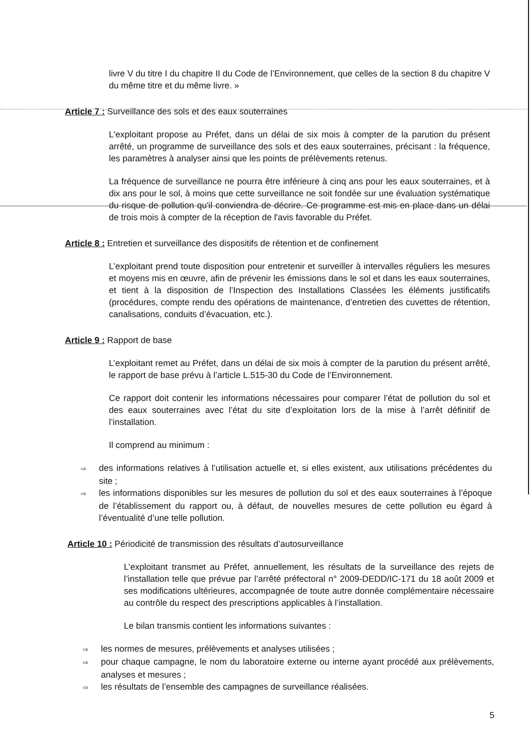livre V du titre I du chapitre II du Code de l’Environnement, que celles de la section 8 du chapitre V du même titre et du même livre. »
Article 7 : Surveillance des sols et des eaux souterraines
L'exploitant propose au Préfet, dans un délai de six mois à compter de la parution du présent arrêté, un programme de surveillance des sols et des eaux souterraines, précisant : la fréquence, les paramètres à analyser ainsi que les points de prélèvements retenus.
La fréquence de surveillance ne pourra être inférieure à cinq ans pour les eaux souterraines, et à dix ans pour le sol, à moins que cette surveillance ne soit fondée sur une évaluation systématique du risque de pollution qu'il conviendra de décrire. Ce programme est mis en place dans un délai de trois mois à compter de la réception de l'avis favorable du Préfet.
Article 8 : Entretien et surveillance des dispositifs de rétention et de confinement
L’exploitant prend toute disposition pour entretenir et surveiller à intervalles réguliers les mesures et moyens mis en œuvre, afin de prévenir les émissions dans le sol et dans les eaux souterraines, et tient à la disposition de l’Inspection des Installations Classées les éléments justificatifs (procédures, compte rendu des opérations de maintenance, d’entretien des cuvettes de rétention, canalisations, conduits d’évacuation, etc.).
Article 9 : Rapport de base
L’exploitant remet au Préfet, dans un délai de six mois à compter de la parution du présent arrêté, le rapport de base prévu à l’article L.515-30 du Code de l’Environnement.
Ce rapport doit contenir les informations nécessaires pour comparer l’état de pollution du sol et des eaux souterraines avec l’état du site d’exploitation lors de la mise à l’arrêt définitif de l’installation.
Il comprend au minimum :
⇨ des informations relatives à l’utilisation actuelle et, si elles existent, aux utilisations précédentes du site ;
⇨ les informations disponibles sur les mesures de pollution du sol et des eaux souterraines à l’époque de l’établissement du rapport ou, à défaut, de nouvelles mesures de cette pollution eu égard à l’éventualité d’une telle pollution.
Article 10 : Périodicité de transmission des résultats d’autosurveillance
L’exploitant transmet au Préfet, annuellement, les résultats de la surveillance des rejets de l’installation telle que prévue par l’arrêté préfectoral n° 2009-DEDD/IC-171 du 18 août 2009 et ses modifications ultérieures, accompagnée de toute autre donnée complémentaire nécessaire au contrôle du respect des prescriptions applicables à l’installation.
Le bilan transmis contient les informations suivantes :
⇨ les normes de mesures, prélèvements et analyses utilisées ;
⇨ pour chaque campagne, le nom du laboratoire externe ou interne ayant procédé aux prélèvements, analyses et mesures ;
⇨ les résultats de l’ensemble des campagnes de surveillance réalisées.
5